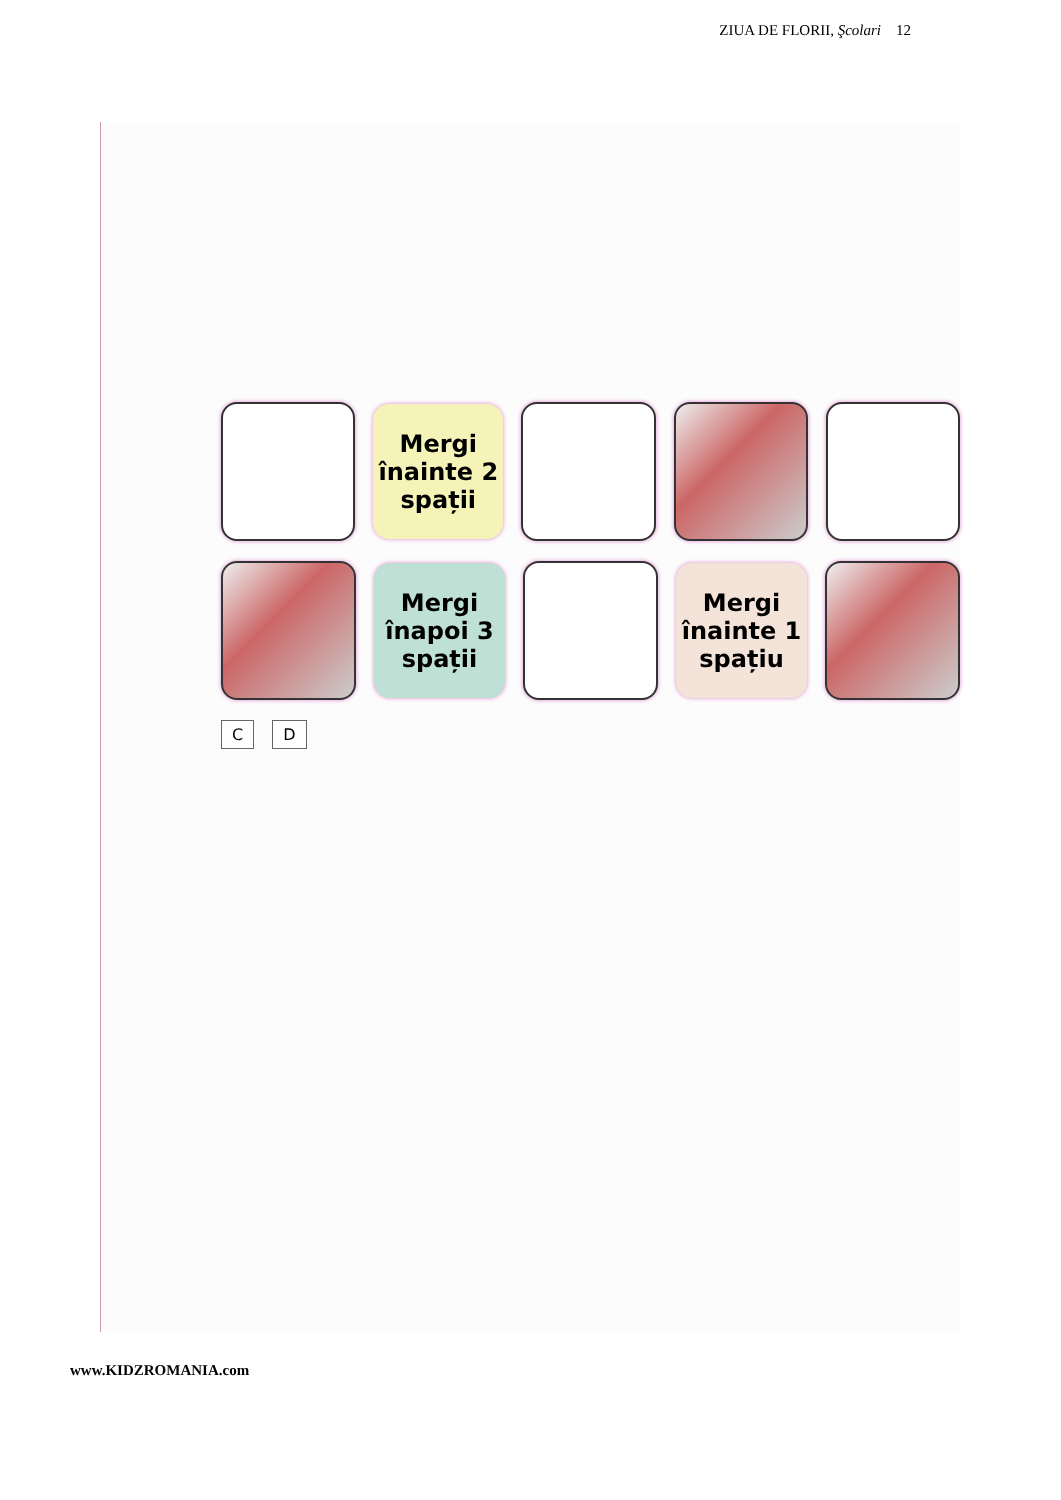ZIUA DE FLORII, Şcolari 12
Mergi înainte 2 spații
Mergi înapoi 3 spații
Mergi înainte 1 spațiu
C D
www.KIDZROMANIA.com